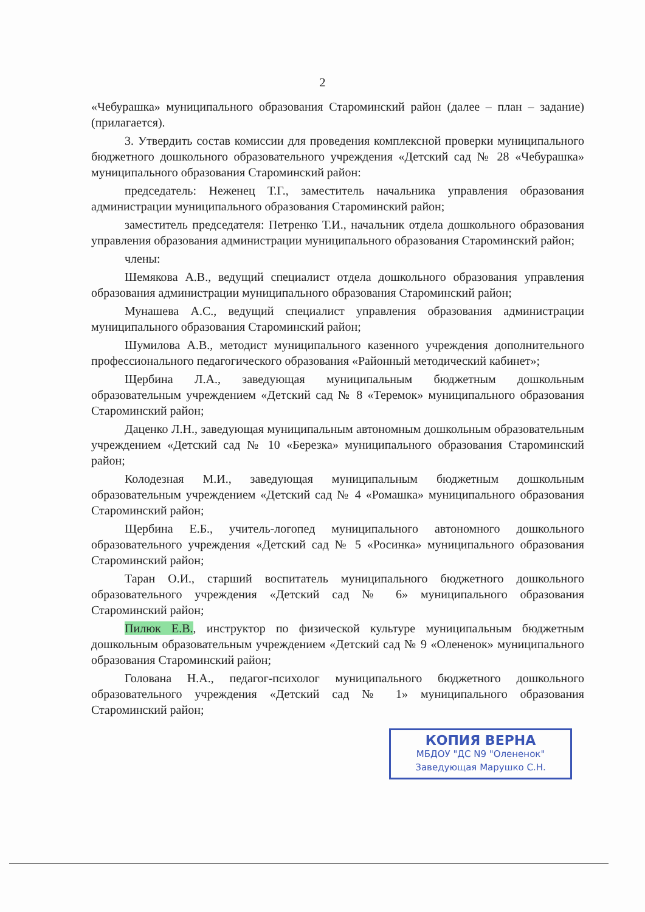2
«Чебурашка» муниципального образования Староминский район (далее – план – задание) (прилагается).
3. Утвердить состав комиссии для проведения комплексной проверки муниципального бюджетного дошкольного образовательного учреждения «Детский сад № 28 «Чебурашка» муниципального образования Староминский район:
председатель: Неженец Т.Г., заместитель начальника управления образования администрации муниципального образования Староминский район;
заместитель председателя: Петренко Т.И., начальник отдела дошкольного образования управления образования администрации муниципального образования Староминский район;
члены:
Шемякова А.В., ведущий специалист отдела дошкольного образования управления образования администрации муниципального образования Староминский район;
Мунашева А.С., ведущий специалист управления образования администрации муниципального образования Староминский район;
Шумилова А.В., методист муниципального казенного учреждения дополнительного профессионального педагогического образования «Районный методический кабинет»;
Щербина Л.А., заведующая муниципальным бюджетным дошкольным образовательным учреждением «Детский сад № 8 «Теремок» муниципального образования Староминский район;
Даценко Л.Н., заведующая муниципальным автономным дошкольным образовательным учреждением «Детский сад № 10 «Березка» муниципального образования Староминский район;
Колодезная М.И., заведующая муниципальным бюджетным дошкольным образовательным учреждением «Детский сад № 4 «Ромашка» муниципального образования Староминский район;
Щербина Е.Б., учитель-логопед муниципального автономного дошкольного образовательного учреждения «Детский сад № 5 «Росинка» муниципального образования Староминский район;
Таран О.И., старший воспитатель муниципального бюджетного дошкольного образовательного учреждения «Детский сад № 6» муниципального образования Староминский район;
Пилюк Е.В., инструктор по физической культуре муниципальным бюджетным дошкольным образовательным учреждением «Детский сад № 9 «Олененок» муниципального образования Староминский район;
Голована Н.А., педагог-психолог муниципального бюджетного дошкольного образовательного учреждения «Детский сад № 1» муниципального образования Староминский район;
КОПИЯ ВЕРНА
МБДОУ "ДС N9 "Олененок"
Заведующая Марушко С.Н.